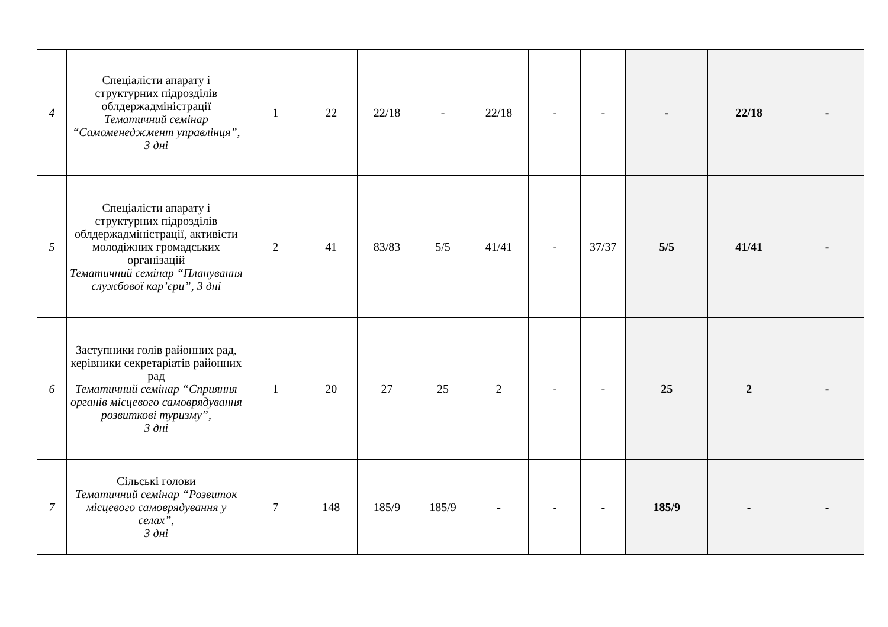| 4 | Спеціалісти апарату і структурних підрозділів облдержадміністрації Тематичний семінар “Самоменеджмент управлінця”, 3 дні | 1 | 22 | 22/18 | - | 22/18 | - | - | - | 22/18 | - |
| 5 | Спеціалісти апарату і структурних підрозділів облдержадміністрації, активісти молодіжних громадських організацій Тематичний семінар “Планування службової кар’єри”, 3 дні | 2 | 41 | 83/83 | 5/5 | 41/41 | - | 37/37 | 5/5 | 41/41 | - |
| 6 | Заступники голів районних рад, керівники секретаріатів районних рад Тематичний семінар “Сприяння органів місцевого самоврядування розвиткові туризму”, 3 дні | 1 | 20 | 27 | 25 | 2 | - | - | 25 | 2 | - |
| 7 | Сільські голови Тематичний семінар “Розвиток місцевого самоврядування у селах”, 3 дні | 7 | 148 | 185/9 | 185/9 | - | - | - | 185/9 | - | - |